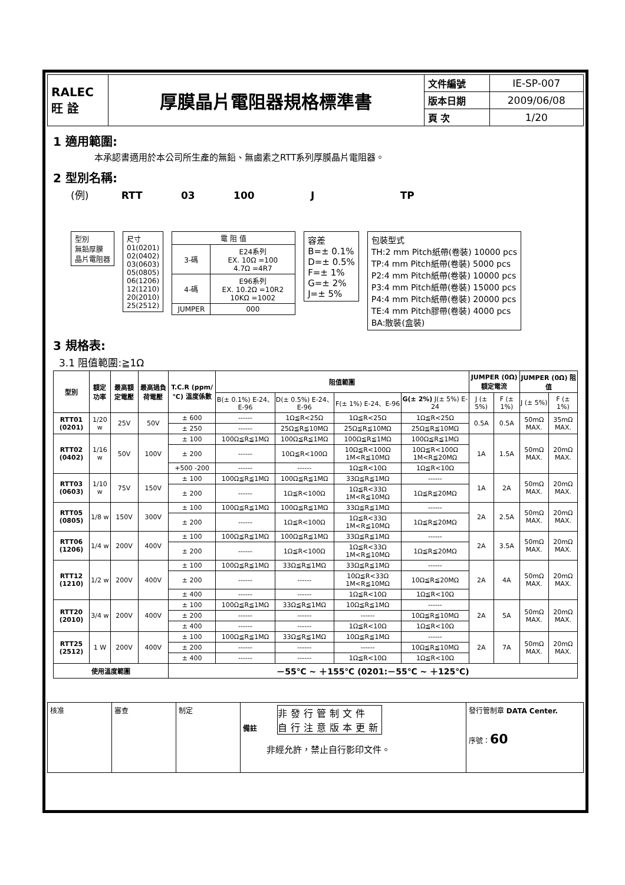| RALEC 旺 詮 | 厚膜晶片電阻器規格標準書 | 文件編號 | IE-SP-007 |
| | | 版本日期 | 2009/06/08 |
| | | 頁 次 | 1/20 |
1 適用範圍:
本承認書適用於本公司所生產的無鉛、無鹵素之RTT系列厚膜晶片電阻器。
2 型別名稱:
(例) RTT 03 100 J TP
型別
無鉛厚膜
晶片電阻器
尺寸
01(0201)
02(0402)
03(0603)
05(0805)
06(1206)
12(1210)
20(2010)
25(2512)
| 電 阻 值 | |
| 3-碼 | E24系列 EX. 10Ω =100 4.7Ω =4R7 |
| 4-碼 | E96系列 EX. 10.2Ω =10R2 10KΩ =1002 |
| JUMPER | 000 |
容差
B=± 0.1%
D=± 0.5%
F=± 1%
G=± 2%
J=± 5%
包裝型式
TH:2 mm Pitch紙帶(卷裝) 10000 pcs
TP:4 mm Pitch紙帶(卷裝) 5000 pcs
P2:4 mm Pitch紙帶(卷裝) 10000 pcs
P3:4 mm Pitch紙帶(卷裝) 15000 pcs
P4:4 mm Pitch紙帶(卷裝) 20000 pcs
TE:4 mm Pitch膠帶(卷裝) 4000 pcs
BA:散裝(盒裝)
3 規格表:
3.1 阻值範圍:≧1Ω
| 型別 | 額定功率 | 最高額定電壓 | 最高過負荷電壓 | T.C.R (ppm/℃) 溫度係數 | 阻值範圍 | | | | JUMPER (0Ω) 額定電流 | | JUMPER (0Ω) 阻值 | |
| --- | --- | --- | --- | --- | --- | --- | --- | --- | --- | --- | --- | --- |
| | | | | | B(± 0.1%) E-24、E-96 | D(± 0.5%) E-24、E-96 | F(± 1%) E-24、E-96 | G(± 2%) J(± 5%) E-24 | J (± 5%) | F (± 1%) | J (± 5%) | F (± 1%) |
| RTT01 (0201) | 1/20 w | 25V | 50V | ± 600 | ------ | 1Ω≦R<25Ω | 1Ω≦R<25Ω | 1Ω≦R<25Ω | 0.5A | 0.5A | 50mΩ MAX. | 35mΩ MAX. |
| | | | | ± 250 | ------ | 25Ω≦R≦10MΩ | 25Ω≦R≦10MΩ | 25Ω≦R≦10MΩ | | | | |
| RTT02 (0402) | 1/16 w | 50V | 100V | ± 100 | 100Ω≦R≦1MΩ | 100Ω≦R≦1MΩ | 100Ω≦R≦1MΩ | 100Ω≦R≦1MΩ | 1A | 1.5A | 50mΩ MAX. | 20mΩ MAX. |
| | | | | ± 200 | ------ | 10Ω≦R<100Ω | 10Ω≦R<100Ω 1M<R≦10MΩ | 10Ω≦R<100Ω 1M<R≦20MΩ | | | | |
| | | | | +500 -200 | ------ | ------ | 1Ω≦R<10Ω | 1Ω≦R<10Ω | | | | |
| RTT03 (0603) | 1/10 w | 75V | 150V | ± 100 | 100Ω≦R≦1MΩ | 100Ω≦R≦1MΩ | 33Ω≦R≦1MΩ | ------ | 1A | 2A | 50mΩ MAX. | 20mΩ MAX. |
| | | | | ± 200 | ------ | 1Ω≦R<100Ω | 1Ω≦R<33Ω 1M<R≦10MΩ | 1Ω≦R≦20MΩ | | | | |
| RTT05 (0805) | 1/8 w | 150V | 300V | ± 100 | 100Ω≦R≦1MΩ | 100Ω≦R≦1MΩ | 33Ω≦R≦1MΩ | ------ | 2A | 2.5A | 50mΩ MAX. | 20mΩ MAX. |
| | | | | ± 200 | ------ | 1Ω≦R<100Ω | 1Ω≦R<33Ω 1M<R≦10MΩ | 1Ω≦R≦20MΩ | | | | |
| RTT06 (1206) | 1/4 w | 200V | 400V | ± 100 | 100Ω≦R≦1MΩ | 100Ω≦R≦1MΩ | 33Ω≦R≦1MΩ | ------ | 2A | 3.5A | 50mΩ MAX. | 20mΩ MAX. |
| | | | | ± 200 | ------ | 1Ω≦R<100Ω | 1Ω≦R<33Ω 1M<R≦10MΩ | 1Ω≦R≦20MΩ | | | | |
| RTT12 (1210) | 1/2 w | 200V | 400V | ± 100 | 100Ω≦R≦1MΩ | 33Ω≦R≦1MΩ | 33Ω≦R≦1MΩ | ------ | 2A | 4A | 50mΩ MAX. | 20mΩ MAX. |
| | | | | ± 200 | ------ | ------ | 10Ω≦R<33Ω 1M<R≦10MΩ | 10Ω≦R≦20MΩ | | | | |
| | | | | ± 400 | ------ | ------ | 1Ω≦R<10Ω | 1Ω≦R<10Ω | | | | |
| RTT20 (2010) | 3/4 w | 200V | 400V | ± 100 | 100Ω≦R≦1MΩ | 33Ω≦R≦1MΩ | 10Ω≦R≦1MΩ | ------ | 2A | 5A | 50mΩ MAX. | 20mΩ MAX. |
| | | | | ± 200 | ------ | ------ | ------ | 10Ω≦R≦10MΩ | | | | |
| | | | | ± 400 | ------ | ------ | 1Ω≦R<10Ω | 1Ω≦R<10Ω | | | | |
| RTT25 (2512) | 1 W | 200V | 400V | ± 100 | 100Ω≦R≦1MΩ | 33Ω≦R≦1MΩ | 10Ω≦R≦1MΩ | ------ | 2A | 7A | 50mΩ MAX. | 20mΩ MAX. |
| | | | | ± 200 | ------ | ------ | ------ | 10Ω≦R≦10MΩ | | | | |
| | | | | ± 400 | ------ | ------ | 1Ω≦R<10Ω | 1Ω≦R<10Ω | | | | |
| 使用溫度範圍 | | | | －55℃ ~ ＋155℃ (0201:－55℃ ~ ＋125℃) | | | | | | | | |
| 核准 | 審查 | 制定 | 備註 非發行管制文件 自行注意版本更新 非經允許，禁止自行影印文件。 | 發行管制章 DATA Center. 序號： 60 |